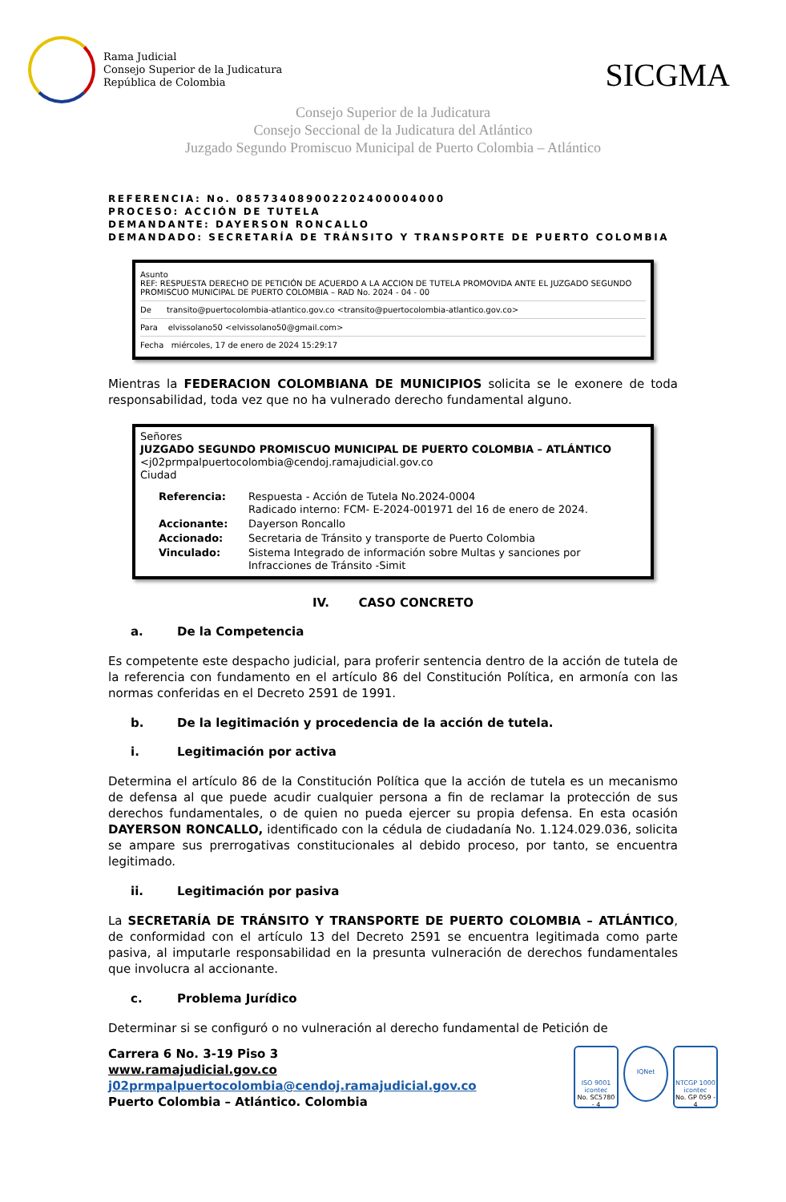Rama Judicial
Consejo Superior de la Judicatura
República de Colombia
SICGMA
Consejo Superior de la Judicatura
Consejo Seccional de la Judicatura del Atlántico
Juzgado Segundo Promiscuo Municipal de Puerto Colombia – Atlántico
REFERENCIA: No. 085734089002202400004000
PROCESO: ACCIÓN DE TUTELA
DEMANDANTE: DAYERSON RONCALLO
DEMANDADO: SECRETARÍA DE TRÁNSITO Y TRANSPORTE DE PUERTO COLOMBIA
Asunto
REF: RESPUESTA DERECHO DE PETICIÓN DE ACUERDO A LA ACCION DE TUTELA PROMOVIDA ANTE EL JUZGADO SEGUNDO PROMISCUO MUNICIPAL DE PUERTO COLOMBIA – RAD No. 2024 - 04 - 00
De transito@puertocolombia-atlantico.gov.co <transito@puertocolombia-atlantico.gov.co>
Para elvissolano50 <elvissolano50@gmail.com>
Fecha miércoles, 17 de enero de 2024 15:29:17
Mientras la FEDERACION COLOMBIANA DE MUNICIPIOS solicita se le exonere de toda responsabilidad, toda vez que no ha vulnerado derecho fundamental alguno.
Señores
JUZGADO SEGUNDO PROMISCUO MUNICIPAL DE PUERTO COLOMBIA – ATLÁNTICO
<j02prmpalpuertocolombia@cendoj.ramajudicial.gov.co
Ciudad
| Referencia: | Respuesta - Acción de Tutela No.2024-0004 Radicado interno: FCM- E-2024-001971 del 16 de enero de 2024. |
| Accionante: | Dayerson Roncallo |
| Accionado: | Secretaria de Tránsito y transporte de Puerto Colombia |
| Vinculado: | Sistema Integrado de información sobre Multas y sanciones por Infracciones de Tránsito -Simit |
IV. CASO CONCRETO
a. De la Competencia
Es competente este despacho judicial, para proferir sentencia dentro de la acción de tutela de la referencia con fundamento en el artículo 86 del Constitución Política, en armonía con las normas conferidas en el Decreto 2591 de 1991.
b. De la legitimación y procedencia de la acción de tutela.
i. Legitimación por activa
Determina el artículo 86 de la Constitución Política que la acción de tutela es un mecanismo de defensa al que puede acudir cualquier persona a fin de reclamar la protección de sus derechos fundamentales, o de quien no pueda ejercer su propia defensa. En esta ocasión DAYERSON RONCALLO, identificado con la cédula de ciudadanía No. 1.124.029.036, solicita se ampare sus prerrogativas constitucionales al debido proceso, por tanto, se encuentra legitimado.
ii. Legitimación por pasiva
La SECRETARÍA DE TRÁNSITO Y TRANSPORTE DE PUERTO COLOMBIA – ATLÁNTICO, de conformidad con el artículo 13 del Decreto 2591 se encuentra legitimada como parte pasiva, al imputarle responsabilidad en la presunta vulneración de derechos fundamentales que involucra al accionante.
c. Problema Jurídico
Determinar si se configuró o no vulneración al derecho fundamental de Petición de
Carrera 6 No. 3-19 Piso 3
www.ramajudicial.gov.co
j02prmpalpuertocolombia@cendoj.ramajudicial.gov.co
Puerto Colombia – Atlántico. Colombia
ISO 9001
icontec
No. SC5780 - 4
IQNet
NTCGP 1000
icontec
No. GP 059 - 4